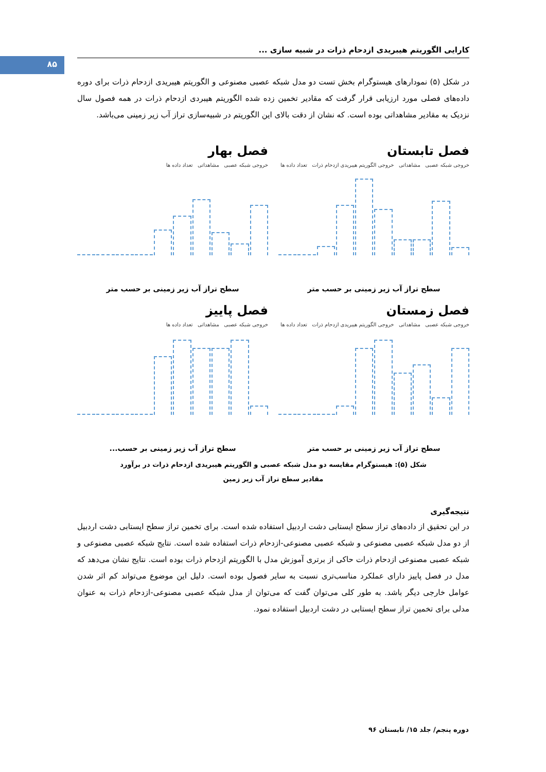۸۵
کارایی الگوریتم هیبریدی ازدحام ذرات در شبیه سازی ...
در شکل (۵) نمودارهای هیستوگرام بخش تست دو مدل شبکه عصبی مصنوعی و الگوریتم هیبریدی ازدحام ذرات برای دوره داده‌های فصلی مورد ارزیابی قرار گرفت که مقادیر تخمین زده شده الگوریتم هیبردی ازدحام ذرات در همه فصول سال نزدیک به مقادیر مشاهداتی بوده است. که نشان از دقت بالای این الگوریتم در شبیه‌سازی تراز آب زیر زمینی می‌باشد.
فصل تابستان
خروجی شبکه عصبی مشاهداتی خروجی الگوریتم هیبریدی ازدحام ذرات تعداد داده ها
سطح تراز آب زیر زمینی بر حسب متر
فصل بهار
خروجی شبکه عصبی مشاهداتی تعداد داده ها
سطح تراز آب زیر زمینی بر حسب متر
فصل زمستان
خروجی شبکه عصبی مشاهداتی خروجی الگوریتم هیبریدی ازدحام ذرات تعداد داده ها
سطح تراز آب زیر زمینی بر حسب متر
فصل پاییز
خروجی شبکه عصبی مشاهداتی تعداد داده ها
سطح تراز آب زیر زمینی بر حسب...
شکل (۵): هیستوگرام مقایسه دو مدل شبکه عصبی و الگوریتم هیبریدی ازدحام ذرات در برآورد
مقادیر سطح تراز آب زیر زمین
نتیجه‌گیری
در این تحقیق از داده‌های تراز سطح ایستابی دشت اردبیل استفاده شده است. برای تخمین تراز سطح ایستابی دشت اردبیل از دو مدل شبکه عصبی مصنوعی و شبکه عصبی مصنوعی-ازدحام ذرات استفاده شده است. نتایج شبکه عصبی مصنوعی و شبکه عصبی مصنوعی ازدحام ذرات حاکی از برتری آموزش مدل با الگوریتم ازدحام ذرات بوده است. نتایج نشان می‌دهد که مدل در فصل پاییز دارای عملکرد مناسب‌تری نسبت به سایر فصول بوده است. دلیل این موضوع می‌تواند کم اثر شدن عوامل خارجی دیگر باشد. به طور کلی می‌توان گفت که می‌توان از مدل شبکه عصبی مصنوعی-ازدحام ذرات به عنوان مدلی برای تخمین تراز سطح ایستابی در دشت اردبیل استفاده نمود.
دوره پنجم/ جلد ۱۵/ تابستان ۹۶